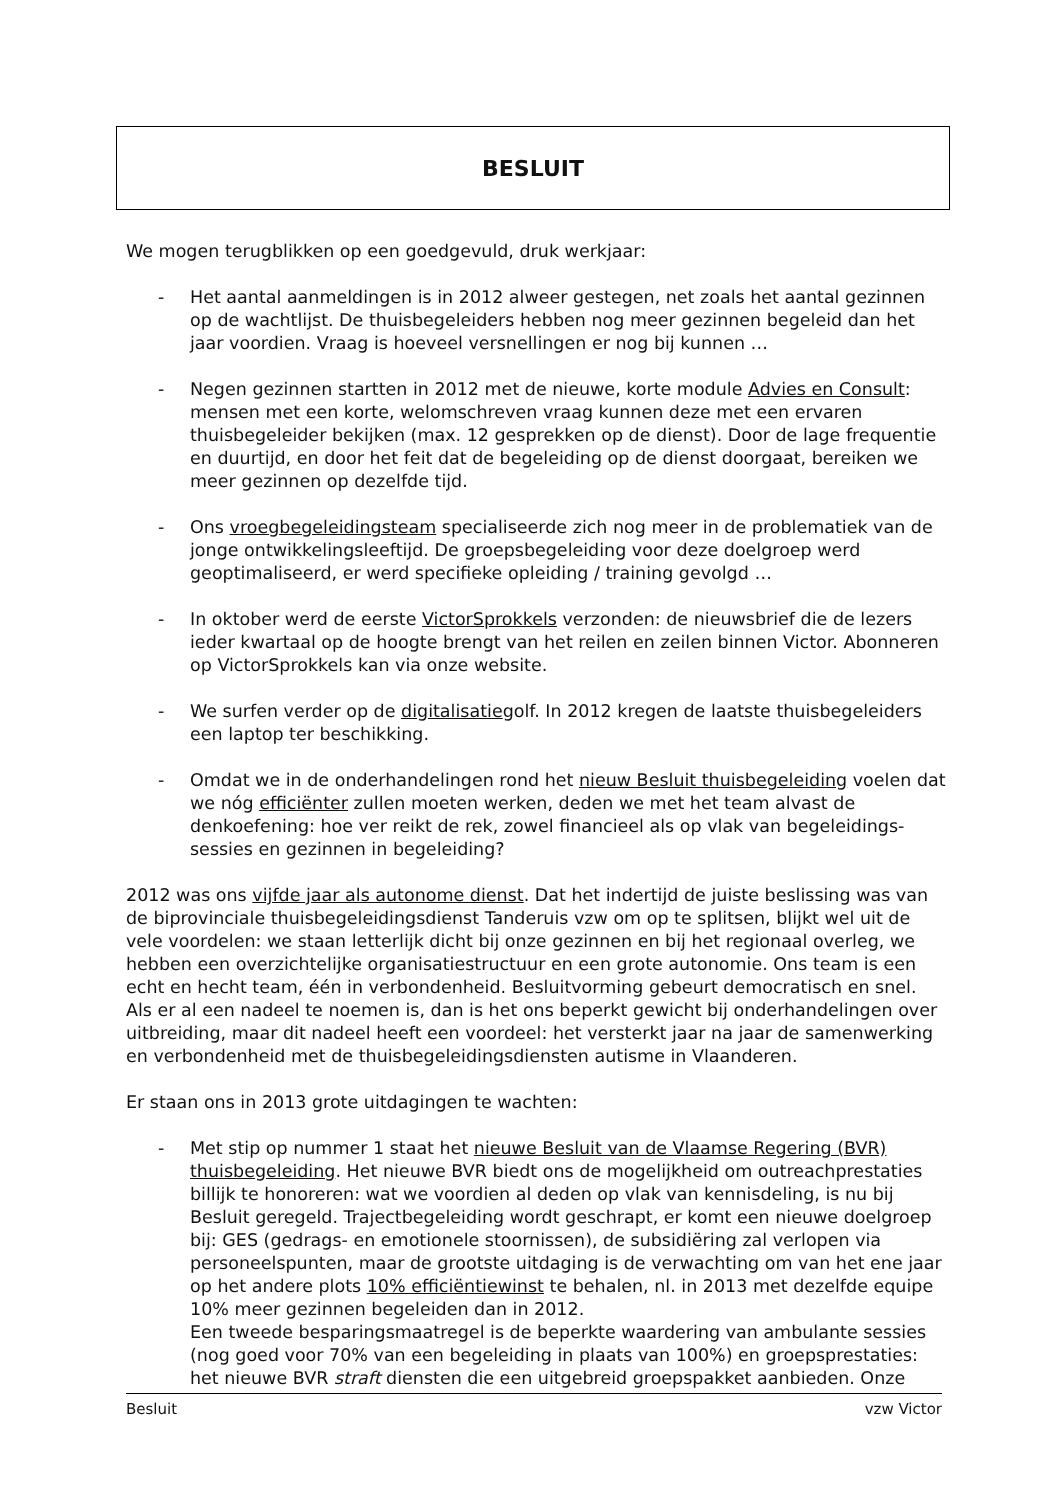BESLUIT
We mogen terugblikken op een goedgevuld, druk werkjaar:
- Het aantal aanmeldingen is in 2012 alweer gestegen, net zoals het aantal gezinnen op de wachtlijst. De thuisbegeleiders hebben nog meer gezinnen begeleid dan het jaar voordien. Vraag is hoeveel versnellingen er nog bij kunnen …
- Negen gezinnen startten in 2012 met de nieuwe, korte module Advies en Consult: mensen met een korte, welomschreven vraag kunnen deze met een ervaren thuisbegeleider bekijken (max. 12 gesprekken op de dienst). Door de lage frequentie en duurtijd, en door het feit dat de begeleiding op de dienst doorgaat, bereiken we meer gezinnen op dezelfde tijd.
- Ons vroegbegeleidingsteam specialiseerde zich nog meer in de problematiek van de jonge ontwikkelingsleeftijd. De groepsbegeleiding voor deze doelgroep werd geoptimaliseerd, er werd specifieke opleiding / training gevolgd …
- In oktober werd de eerste VictorSprokkels verzonden: de nieuwsbrief die de lezers ieder kwartaal op de hoogte brengt van het reilen en zeilen binnen Victor. Abonneren op VictorSprokkels kan via onze website.
- We surfen verder op de digitalisatiegolf. In 2012 kregen de laatste thuisbegeleiders een laptop ter beschikking.
- Omdat we in de onderhandelingen rond het nieuw Besluit thuisbegeleiding voelen dat we nóg efficiënter zullen moeten werken, deden we met het team alvast de denkoefening: hoe ver reikt de rek, zowel financieel als op vlak van begeleidings-sessies en gezinnen in begeleiding?
2012 was ons vijfde jaar als autonome dienst. Dat het indertijd de juiste beslissing was van de biprovinciale thuisbegeleidingsdienst Tanderuis vzw om op te splitsen, blijkt wel uit de vele voordelen: we staan letterlijk dicht bij onze gezinnen en bij het regionaal overleg, we hebben een overzichtelijke organisatiestructuur en een grote autonomie. Ons team is een echt en hecht team, één in verbondenheid. Besluitvorming gebeurt democratisch en snel. Als er al een nadeel te noemen is, dan is het ons beperkt gewicht bij onderhandelingen over uitbreiding, maar dit nadeel heeft een voordeel: het versterkt jaar na jaar de samenwerking en verbondenheid met de thuisbegeleidingsdiensten autisme in Vlaanderen.
Er staan ons in 2013 grote uitdagingen te wachten:
- Met stip op nummer 1 staat het nieuwe Besluit van de Vlaamse Regering (BVR) thuisbegeleiding. Het nieuwe BVR biedt ons de mogelijkheid om outreachprestaties billijk te honoreren: wat we voordien al deden op vlak van kennisdeling, is nu bij Besluit geregeld. Trajectbegeleiding wordt geschrapt, er komt een nieuwe doelgroep bij: GES (gedrags- en emotionele stoornissen), de subsidiëring zal verlopen via personeelspunten, maar de grootste uitdaging is de verwachting om van het ene jaar op het andere plots 10% efficiëntiewinst te behalen, nl. in 2013 met dezelfde equipe 10% meer gezinnen begeleiden dan in 2012.
Een tweede besparingsmaatregel is de beperkte waardering van ambulante sessies (nog goed voor 70% van een begeleiding in plaats van 100%) en groepsprestaties: het nieuwe BVR straft diensten die een uitgebreid groepspakket aanbieden. Onze
Besluit vzw Victor